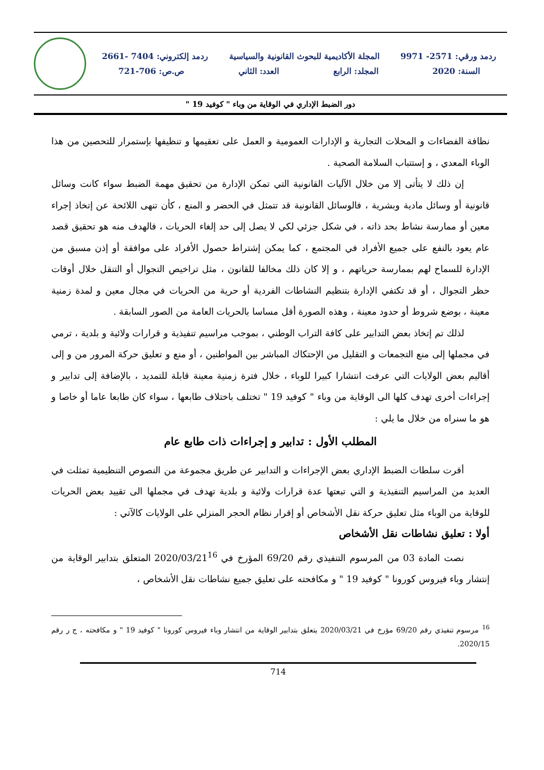ردمد ورقي: 2571- 9971 المجلة الأكاديمية للبحوث القانونية والسياسية ردمد إلكتروني: 7404 -2661
السنة: 2020 المجلد: الرابع العدد: الثاني ص.ص: 706-721
دور الضبط الإداري في الوقاية من وباء " كوفيد 19 "
نظافة الفضاءات و المحلات التجارية و الإدارات العمومية و العمل على تعقيمها و تنظيفها بإستمرار للتحصين من هذا الوباء المعدي ، و إستتباب السلامة الصحية .
إن ذلك لا يتأتى إلا من خلال الآليات القانونية التي تمكن الإدارة من تحقيق مهمة الضبط سواء كانت وسائل قانونية أو وسائل مادية وبشرية ، فالوسائل القانونية قد تتمثل في الحضر و المنع ، كأن تنهى اللائحة عن إتخاذ إجراء معين أو ممارسة نشاط بحد ذاته ، في شكل جزئي لكي لا يصل إلى حد إلغاء الحريات ، فالهدف منه هو تحقيق قصد عام يعود بالنفع على جميع الأفراد في المجتمع ، كما يمكن إشتراط حصول الأفراد على موافقة أو إذن مسبق من الإدارة للسماح لهم بممارسة حرياتهم ، و إلا كان ذلك مخالفا للقانون ، مثل تراخيص التجوال أو التنقل خلال أوقات حظر التجوال ، أو قد تكتفي الإدارة بتنظيم النشاطات الفردية أو حرية من الحريات في مجال معين و لمدة زمنية معينة ، بوضع شروط أو حدود معينة ، وهذه الصورة أقل مساسا بالحريات العامة من الصور السابقة .
لذلك تم إتخاذ بعض التدابير على كافة التراب الوطني ، بموجب مراسيم تنفيذية و قرارات ولائية و بلدية ، ترمي في مجملها إلى منع التجمعات و التقليل من الإحتكاك المباشر بين المواطنين ، أو منع و تعليق حركة المرور من و إلى أقاليم بعض الولايات التي عرفت انتشارا كبيرا للوباء ، خلال فترة زمنية معينة قابلة للتمديد ، بالإضافة إلى تدابير و إجراءات أخرى تهدف كلها الى الوقاية من وباء " كوفيد 19 " تختلف باختلاف طابعها ، سواء كان طابعا عاما أو خاصا و هو ما سنراه من خلال ما يلي :
المطلب الأول : تدابير و إجراءات ذات طابع عام
أقرت سلطات الضبط الإداري بعض الإجراءات و التدابير عن طريق مجموعة من النصوص التنظيمية تمثلت في العديد من المراسيم التنفيذية و التي تبعتها عدة قرارات ولائية و بلدية تهدف في مجملها الى تقييد بعض الحريات للوقاية من الوباء مثل تعليق حركة نقل الأشخاص أو إقرار نظام الحجر المنزلي على الولايات كالآتي :
أولا : تعليق نشاطات نقل الأشخاص
نصت المادة 03 من المرسوم التنفيذي رقم 69/20 المؤرخ في 2020/03/21<sup>16</sup> المتعلق بتدابير الوقاية من إنتشار وباء فيروس كورونا " كوفيد 19 " و مكافحته على تعليق جميع نشاطات نقل الأشخاص ،
<sup>16</sup> مرسوم تنفيذي رقم 69/20 مؤرخ في 2020/03/21 يتعلق بتدابير الوقاية من انتشار وباء فيروس كورونا " كوفيد 19 " و مكافحته ، ج ر رقم 2020/15.
714